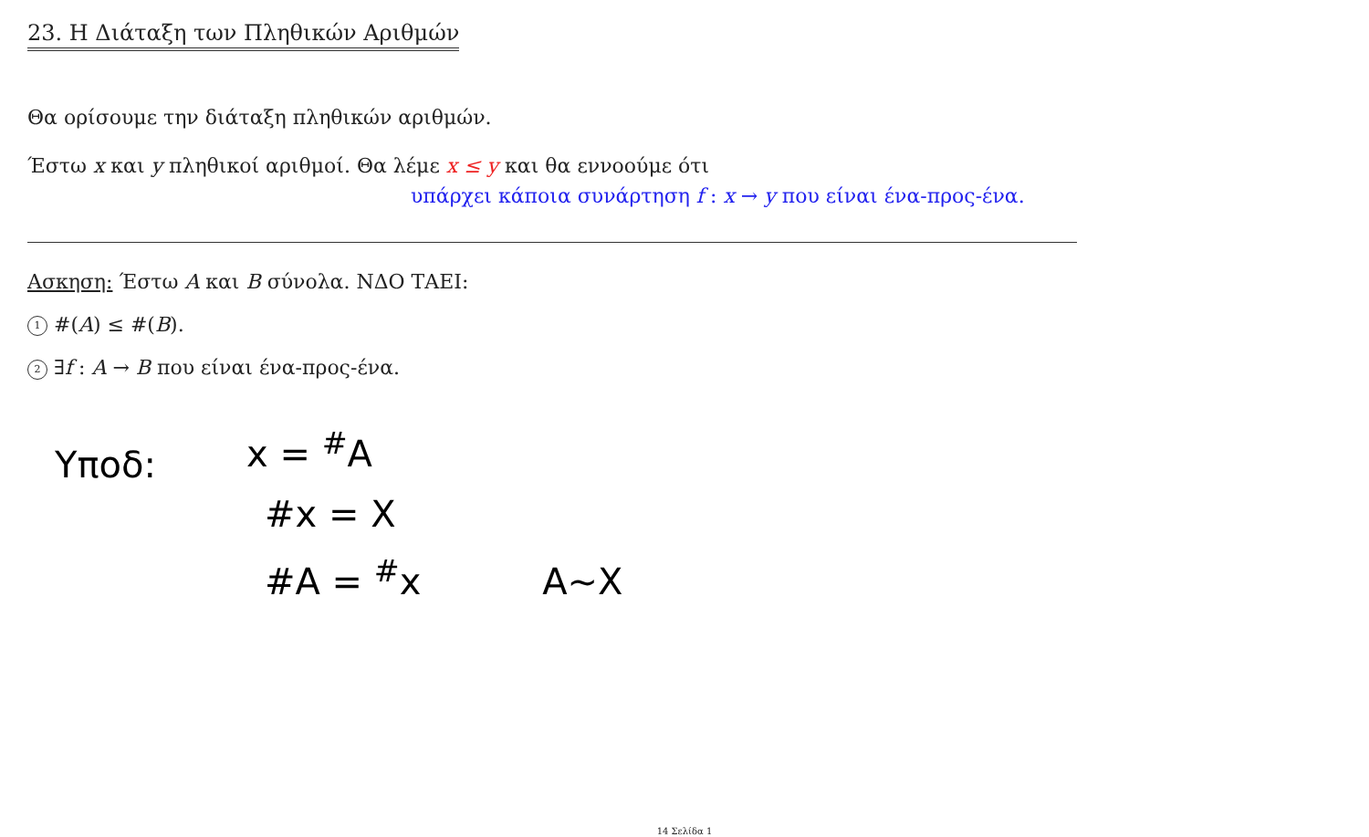23. Η Διάταξη των Πληθικών Αριθμών
Θα ορίσουμε την διάταξη πληθικών αριθμών.
Έστω x και y πληθικοί αριθμοί. Θα λέμε x ≤ y και θα εννοούμε ότι
υπάρχει κάποια συνάρτηση f : x → y που είναι ένα-προς-ένα.
Ασκηση: Έστω A και B σύνολα. ΝΔΟ ΤΑΕΙ:
1 #(A) ≤ #(B).
2 ∃f : A → B που είναι ένα-προς-ένα.
Υποδ:
x = <sup>#</sup>A
#x = X
#A = <sup>#</sup>x A∼X
14 Σελίδα 1